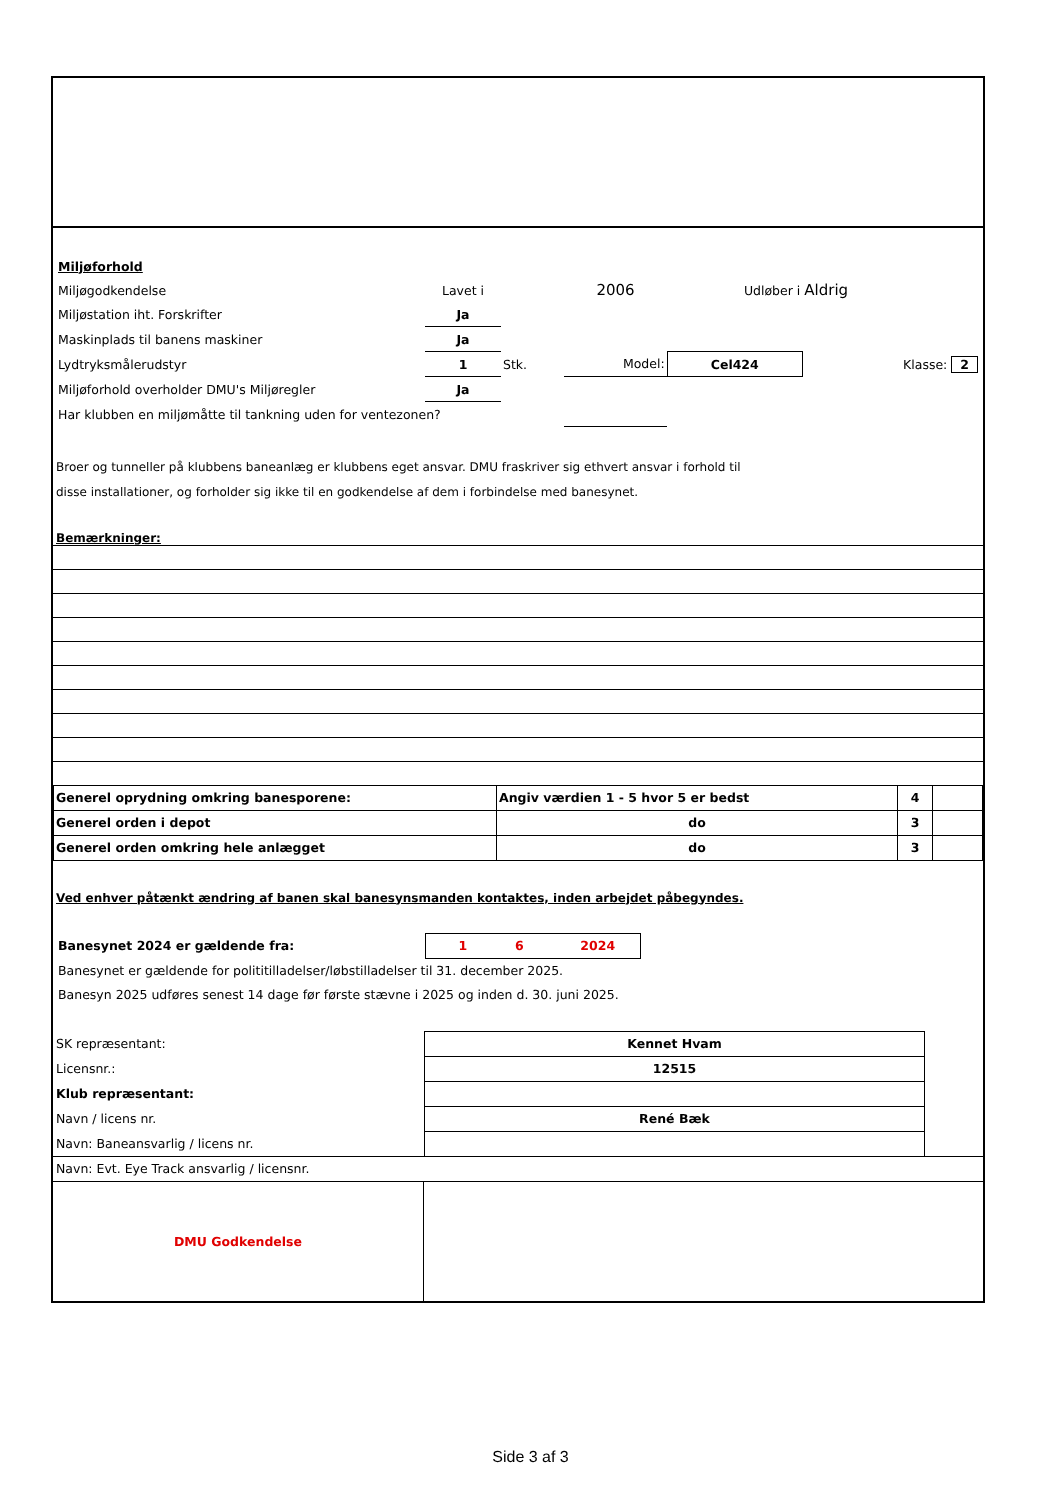| Miljøforhold | | | | | |
| Miljøgodkendelse | Lavet i | | 2006 | Udløber i | Aldrig |
| Miljøstation iht. Forskrifter | Ja | | | | |
| Maskinplads til banens maskiner | Ja | | | | |
| Lydtryksmålerudstyr | 1 | Stk. | Model: | Cel424 | Klasse: 2 |
| Miljøforhold overholder DMU's Miljøregler | Ja | | | | |
| Har klubben en miljømåtte til tankning uden for ventezonen? | | | | | |
Broer og tunneller på klubbens baneanlæg er klubbens eget ansvar. DMU fraskriver sig ethvert ansvar i forhold til
disse installationer, og forholder sig ikke til en godkendelse af dem i forbindelse med banesynet.
Bemærkninger:
| Generel oprydning omkring banesporene: | Angiv værdien 1 - 5 hvor 5 er bedst | 4 | |
| Generel orden i depot | do | 3 | |
| Generel orden omkring hele anlægget | do | 3 | |
Ved enhver påtænkt ændring af banen skal banesynsmanden kontaktes, inden arbejdet påbegyndes.
| Banesynet 2024 er gældende fra: | 1 6 2024 | |
| Banesynet er gældende for polititilladelser/løbstilladelser til 31. december 2025. | | |
| Banesyn 2025 udføres senest 14 dage før første stævne i 2025 og inden d. 30. juni 2025. | | |
| SK repræsentant: | Kennet Hvam | |
| Licensnr.: | 12515 | |
| Klub repræsentant: | | |
| Navn / licens nr. | René Bæk | |
| Navn: Baneansvarlig / licens nr. | | |
| Navn: Evt. Eye Track ansvarlig / licensnr. | | |
| DMU Godkendelse | |
Side 3 af 3